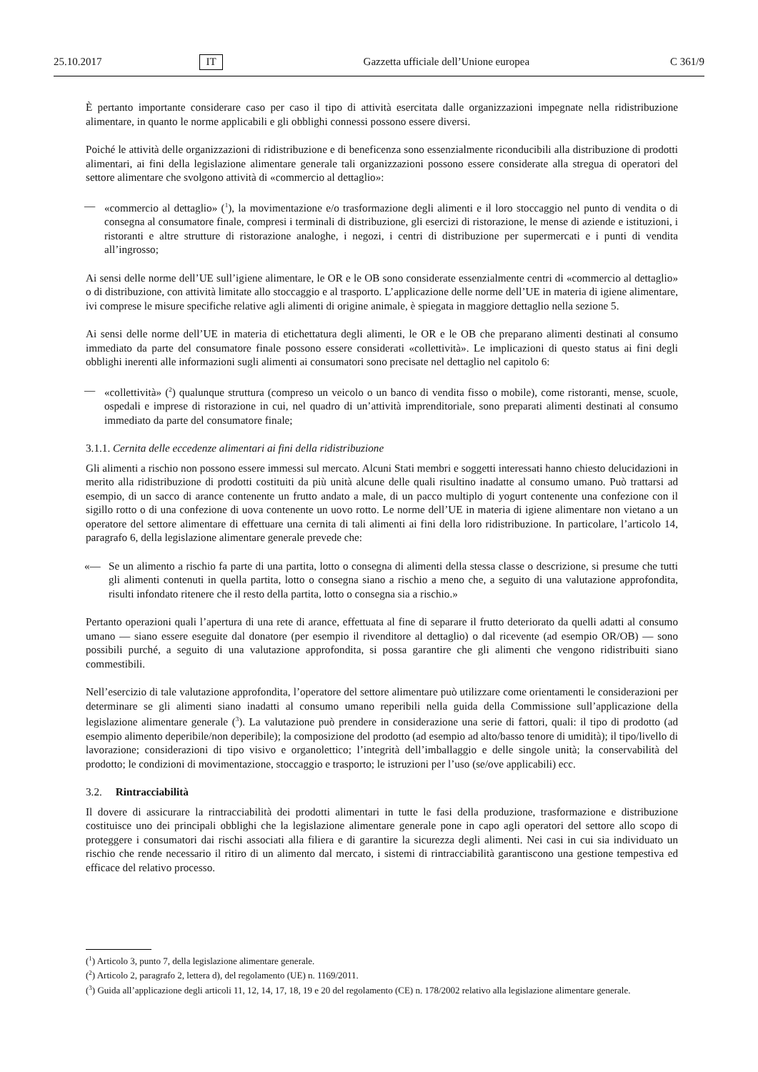25.10.2017 IT Gazzetta ufficiale dell’Unione europea C 361/9
È pertanto importante considerare caso per caso il tipo di attività esercitata dalle organizzazioni impegnate nella ridistribuzione alimentare, in quanto le norme applicabili e gli obblighi connessi possono essere diversi.
Poiché le attività delle organizzazioni di ridistribuzione e di beneficenza sono essenzialmente riconducibili alla distribuzione di prodotti alimentari, ai fini della legislazione alimentare generale tali organizzazioni possono essere considerate alla stregua di operatori del settore alimentare che svolgono attività di «commercio al dettaglio»:
— «commercio al dettaglio» (<sup>1</sup>), la movimentazione e/o trasformazione degli alimenti e il loro stoccaggio nel punto di vendita o di consegna al consumatore finale, compresi i terminali di distribuzione, gli esercizi di ristorazione, le mense di aziende e istituzioni, i ristoranti e altre strutture di ristorazione analoghe, i negozi, i centri di distribuzione per supermercati e i punti di vendita all’ingrosso;
Ai sensi delle norme dell’UE sull’igiene alimentare, le OR e le OB sono considerate essenzialmente centri di «commercio al dettaglio» o di distribuzione, con attività limitate allo stoccaggio e al trasporto. L’applicazione delle norme dell’UE in materia di igiene alimentare, ivi comprese le misure specifiche relative agli alimenti di origine animale, è spiegata in maggiore dettaglio nella sezione 5.
Ai sensi delle norme dell’UE in materia di etichettatura degli alimenti, le OR e le OB che preparano alimenti destinati al consumo immediato da parte del consumatore finale possono essere considerati «collettività». Le implicazioni di questo status ai fini degli obblighi inerenti alle informazioni sugli alimenti ai consumatori sono precisate nel dettaglio nel capitolo 6:
— «collettività» (<sup>2</sup>) qualunque struttura (compreso un veicolo o un banco di vendita fisso o mobile), come ristoranti, mense, scuole, ospedali e imprese di ristorazione in cui, nel quadro di un’attività imprenditoriale, sono preparati alimenti destinati al consumo immediato da parte del consumatore finale;
3.1.1. Cernita delle eccedenze alimentari ai fini della ridistribuzione
Gli alimenti a rischio non possono essere immessi sul mercato. Alcuni Stati membri e soggetti interessati hanno chiesto delucidazioni in merito alla ridistribuzione di prodotti costituiti da più unità alcune delle quali risultino inadatte al consumo umano. Può trattarsi ad esempio, di un sacco di arance contenente un frutto andato a male, di un pacco multiplo di yogurt contenente una confezione con il sigillo rotto o di una confezione di uova contenente un uovo rotto. Le norme dell’UE in materia di igiene alimentare non vietano a un operatore del settore alimentare di effettuare una cernita di tali alimenti ai fini della loro ridistribuzione. In particolare, l’articolo 14, paragrafo 6, della legislazione alimentare generale prevede che:
«— Se un alimento a rischio fa parte di una partita, lotto o consegna di alimenti della stessa classe o descrizione, si presume che tutti gli alimenti contenuti in quella partita, lotto o consegna siano a rischio a meno che, a seguito di una valutazione approfondita, risulti infondato ritenere che il resto della partita, lotto o consegna sia a rischio.»
Pertanto operazioni quali l’apertura di una rete di arance, effettuata al fine di separare il frutto deteriorato da quelli adatti al consumo umano — siano essere eseguite dal donatore (per esempio il rivenditore al dettaglio) o dal ricevente (ad esempio OR/OB) — sono possibili purché, a seguito di una valutazione approfondita, si possa garantire che gli alimenti che vengono ridistribuiti siano commestibili.
Nell’esercizio di tale valutazione approfondita, l’operatore del settore alimentare può utilizzare come orientamenti le considerazioni per determinare se gli alimenti siano inadatti al consumo umano reperibili nella guida della Commissione sull’applicazione della legislazione alimentare generale (<sup>3</sup>). La valutazione può prendere in considerazione una serie di fattori, quali: il tipo di prodotto (ad esempio alimento deperibile/non deperibile); la composizione del prodotto (ad esempio ad alto/basso tenore di umidità); il tipo/livello di lavorazione; considerazioni di tipo visivo e organolettico; l’integrità dell’imballaggio e delle singole unità; la conservabilità del prodotto; le condizioni di movimentazione, stoccaggio e trasporto; le istruzioni per l’uso (se/ove applicabili) ecc.
3.2. Rintracciabilità
Il dovere di assicurare la rintracciabilità dei prodotti alimentari in tutte le fasi della produzione, trasformazione e distribuzione costituisce uno dei principali obblighi che la legislazione alimentare generale pone in capo agli operatori del settore allo scopo di proteggere i consumatori dai rischi associati alla filiera e di garantire la sicurezza degli alimenti. Nei casi in cui sia individuato un rischio che rende necessario il ritiro di un alimento dal mercato, i sistemi di rintracciabilità garantiscono una gestione tempestiva ed efficace del relativo processo.
(<sup>1</sup>) Articolo 3, punto 7, della legislazione alimentare generale.
(<sup>2</sup>) Articolo 2, paragrafo 2, lettera d), del regolamento (UE) n. 1169/2011.
(<sup>3</sup>) Guida all’applicazione degli articoli 11, 12, 14, 17, 18, 19 e 20 del regolamento (CE) n. 178/2002 relativo alla legislazione alimentare generale.